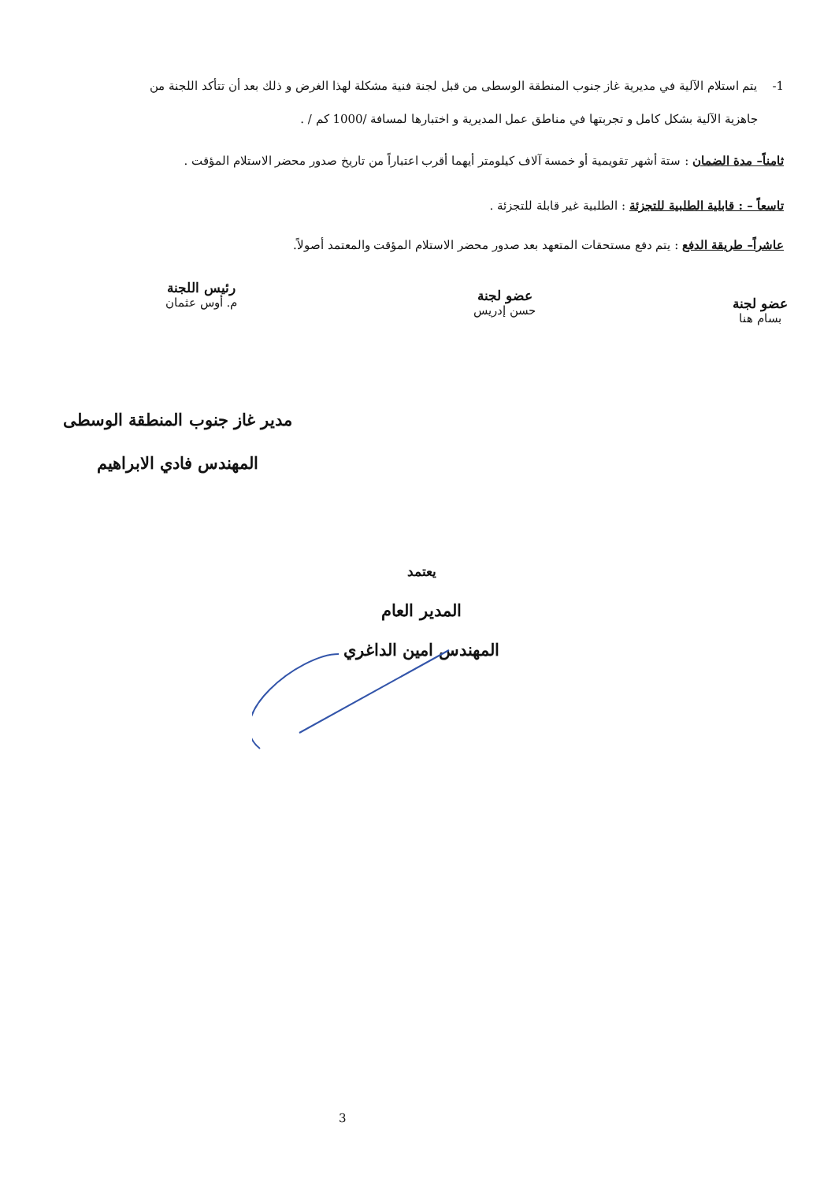1- يتم استلام الآلية في مديرية غاز جنوب المنطقة الوسطى من قبل لجنة فنية مشكلة لهذا الغرض و ذلك بعد أن تتأكد اللجنة من
جاهزية الآلية بشكل كامل و تجربتها في مناطق عمل المديرية و اختبارها لمسافة /1000 كم / .
ثامناً– مدة الضمان : ستة أشهر تقويمية أو خمسة آلاف كيلومتر أيهما أقرب اعتباراً من تاريخ صدور محضر الاستلام المؤقت .
تاسعاً – : قابلية الطلبية للتجزئة : الطلبية غير قابلة للتجزئة .
عاشراً– طريقة الدفع : يتم دفع مستحقات المتعهد بعد صدور محضر الاستلام المؤقت والمعتمد أصولاً.
عضو لجنة
بسام هنا
عضو لجنة
حسن إدريس
رئيس اللجنة
م. أوس عثمان
مدير غاز جنوب المنطقة الوسطى
المهندس فادي الابراهيم
يعتمد
المدير العام
المهندس امين الداغري
3